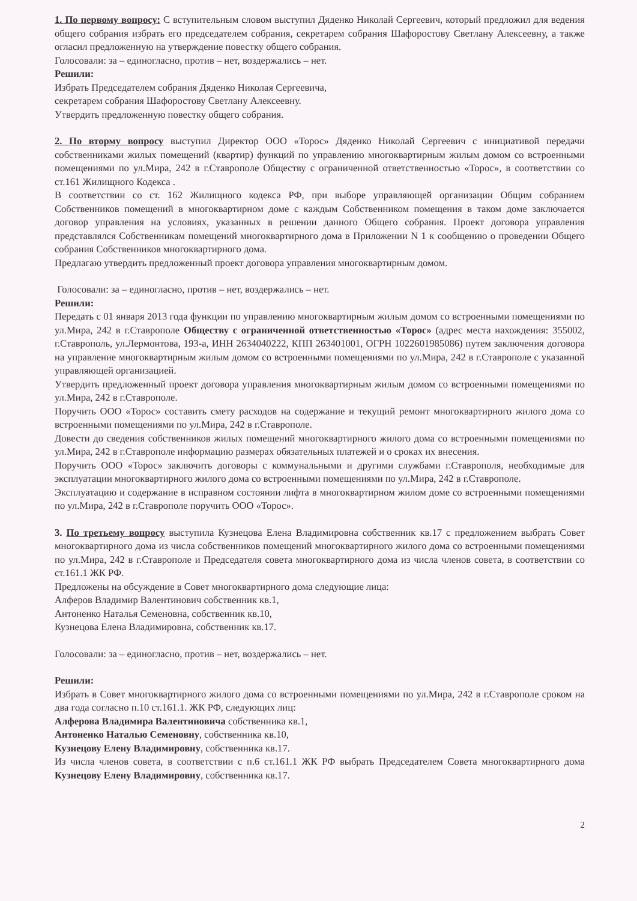1. По первому вопросу: С вступительным словом выступил Дяденко Николай Сергеевич, который предложил для ведения общего собрания избрать его председателем собрания, секретарем собрания Шафоростову Светлану Алексеевну, а также огласил предложенную на утверждение повестку общего собрания.
Голосовали: за – единогласно, против – нет, воздержались – нет.
Решили:
Избрать Председателем собрания Дяденко Николая Сергеевича,
секретарем собрания Шафоростову Светлану Алексеевну.
Утвердить предложенную повестку общего собрания.
2. По вторму вопросу выступил Директор ООО «Торос» Дяденко Николай Сергеевич с инициативой передачи собственниками жилых помещений (квартир) функций по управлению многоквартирным жилым домом со встроенными помещениями по ул.Мира, 242 в г.Ставрополе Обществу с ограниченной ответственностью «Торос», в соответствии со ст.161 Жилищного Кодекса .
В соответствии со ст. 162 Жилищного кодекса РФ, при выборе управляющей организации Общим собранием Собственников помещений в многоквартирном доме с каждым Собственником помещения в таком доме заключается договор управления на условиях, указанных в решении данного Общего собрания. Проект договора управления представлялся Собственникам помещений многоквартирного дома в Приложении N 1 к сообщению о проведении Общего собрания Собственников многоквартирного дома.
Предлагаю утвердить предложенный проект договора управления многоквартирным домом.
Голосовали: за – единогласно, против – нет, воздержались – нет.
Решили:
Передать с 01 января 2013 года функции по управлению многоквартирным жилым домом со встроенными помещениями по ул.Мира, 242 в г.Ставрополе Обществу с ограниченной ответственностью «Торос» (адрес места нахождения: 355002, г.Ставрополь, ул.Лермонтова, 193-а, ИНН 2634040222, КПП 263401001, ОГРН 1022601985086) путем заключения договора на управление многоквартирным жилым домом со встроенными помещениями по ул.Мира, 242 в г.Ставрополе с указанной управляющей организацией.
Утвердить предложенный проект договора управления многоквартирным жилым домом со встроенными помещениями по ул.Мира, 242 в г.Ставрополе.
Поручить ООО «Торос» составить смету расходов на содержание и текущий ремонт многоквартирного жилого дома со встроенными помещениями по ул.Мира, 242 в г.Ставрополе.
Довести до сведения собственников жилых помещений многоквартирного жилого дома со встроенными помещениями по ул.Мира, 242 в г.Ставрополе информацию размерах обязательных платежей и о сроках их внесения.
Поручить ООО «Торос» заключить договоры с коммунальными и другими службами г.Ставрополя, необходимые для эксплуатации многоквартирного жилого дома со встроенными помещениями по ул.Мира, 242 в г.Ставрополе.
Эксплуатацию и содержание в исправном состоянии лифта в многоквартирном жилом доме со встроенными помещениями по ул.Мира, 242 в г.Ставрополе поручить ООО «Торос».
3. По третьему вопросу выступила Кузнецова Елена Владимировна собственник кв.17 с предложением выбрать Совет многоквартирного дома из числа собственников помещений многоквартирного жилого дома со встроенными помещениями по ул.Мира, 242 в г.Ставрополе и Председателя совета многоквартирного дома из числа членов совета, в соответствии со ст.161.1 ЖК РФ.
Предложены на обсуждение в Совет многоквартирного дома следующие лица:
Алферов Владимир Валентинович собственник кв.1,
Антоненко Наталья Семеновна, собственник кв.10,
Кузнецова Елена Владимировна, собственник кв.17.
Голосовали: за – единогласно, против – нет, воздержались – нет.
Решили:
Избрать в Совет многоквартирного жилого дома со встроенными помещениями по ул.Мира, 242 в г.Ставрополе сроком на два года согласно п.10 ст.161.1. ЖК РФ, следующих лиц:
Алферова Владимира Валентиновича собственника кв.1,
Антоненко Наталью Семеновну, собственника кв.10,
Кузнецову Елену Владимировну, собственника кв.17.
Из числа членов совета, в соответствии с п.6 ст.161.1 ЖК РФ выбрать Председателем Совета многоквартирного дома Кузнецову Елену Владимировну, собственника кв.17.
2